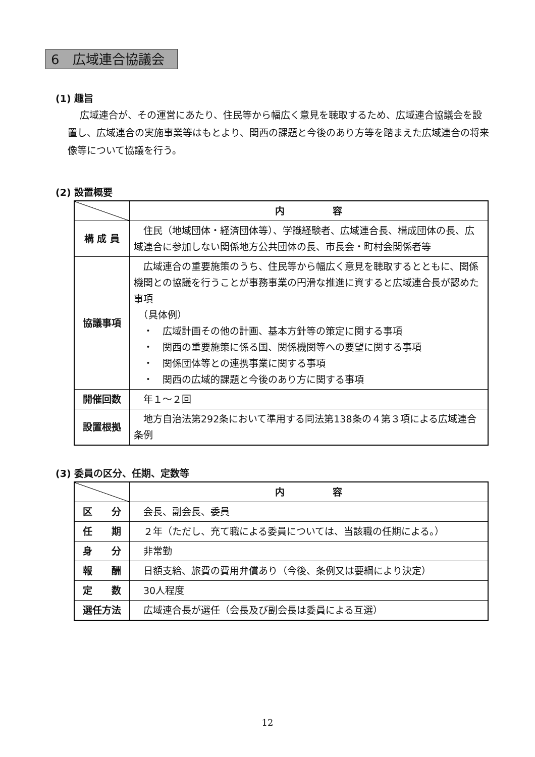6　広域連合協議会
(1) 趣旨
広域連合が、その運営にあたり、住民等から幅広く意見を聴取するため、広域連合協議会を設置し、広域連合の実施事業等はもとより、関西の課題と今後のあり方等を踏まえた広域連合の将来像等について協議を行う。
(2) 設置概要
| | 内 容 |
| --- | --- |
| 構 成 員 | 住民（地域団体・経済団体等）、学識経験者、広域連合長、構成団体の長、広域連合に参加しない関係地方公共団体の長、市長会・町村会関係者等 |
| 協議事項 | 広域連合の重要施策のうち、住民等から幅広く意見を聴取するとともに、関係機関との協議を行うことが事務事業の円滑な推進に資すると広域連合長が認めた事項 （具体例） ・ 広域計画その他の計画、基本方針等の策定に関する事項 ・ 関西の重要施策に係る国、関係機関等への要望に関する事項 ・ 関係団体等との連携事業に関する事項 ・ 関西の広域的課題と今後のあり方に関する事項 |
| 開催回数 | 年１～２回 |
| 設置根拠 | 地方自治法第292条において準用する同法第138条の４第３項による広域連合条例 |
(3) 委員の区分、任期、定数等
| | 内 容 |
| --- | --- |
| 区 分 | 会長、副会長、委員 |
| 任 期 | ２年（ただし、充て職による委員については、当該職の任期による。） |
| 身 分 | 非常勤 |
| 報 酬 | 日額支給、旅費の費用弁償あり（今後、条例又は要綱により決定） |
| 定 数 | 30人程度 |
| 選任方法 | 広域連合長が選任（会長及び副会長は委員による互選） |
12